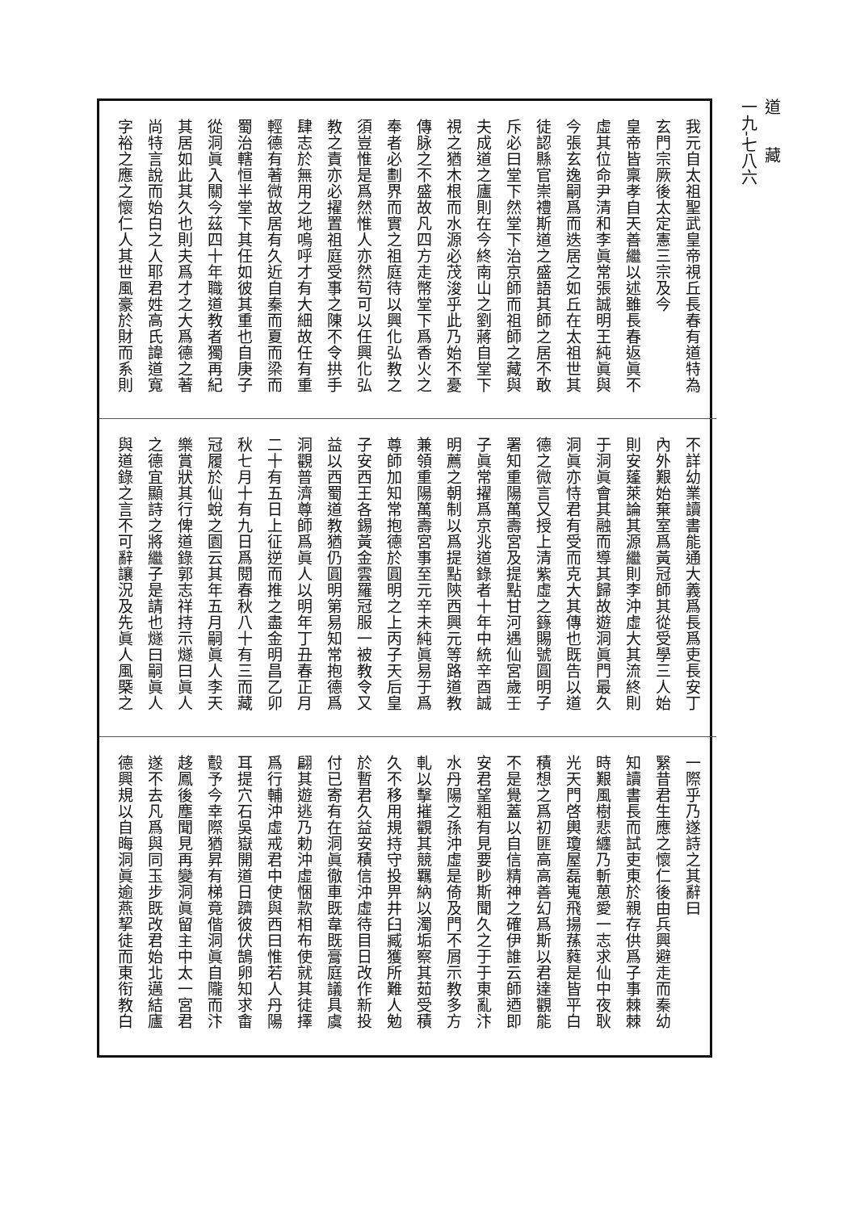我元自太祖聖武皇帝視丘長春有道特為
玄門宗厥後太定憲三宗及今
皇帝皆稟孝自天善繼以述雖長春返眞不
虛其位命尹清和李眞常張誠明王純眞與
今張玄逸嗣爲而迭居之如丘在太祖世其
徒認縣官崇禮斯道之盛語其師之居不敢
斥必曰堂下然堂下治京師而祖師之藏與
夫成道之廬則在今終南山之劉蔣自堂下
視之猶木根而水源必茂浚乎此乃始不憂
傳脉之不盛故凡四方走幣堂下爲香火之
奉者必劃界而實之祖庭待以興化弘教之
須豈惟是爲然惟人亦然苟可以任興化弘
教之責亦必擢置祖庭受事之陳不令拱手
肆志於無用之地嗚呼才有大細故任有重
輕德有著微故居有久近自秦而夏而梁而
蜀治轄恒半堂下其任如彼其重也自庚子
從洞眞入關今茲四十年職道教者獨再紀
其居如此其久也則夫爲才之大爲德之著
尚特言說而始白之人耶君姓高氏諱道寬
字裕之應之懷仁人其世風豪於財而系則
不詳幼業讀書能通大義爲長爲吏長安丁
內外艱始棄室爲黃冠師其從受學三人始
則安蓬萊論其源繼則李沖虛大其流終則
于洞眞會其融而導其歸故遊洞眞門最久
洞眞亦恃君有受而克大其傳也既告以道
德之微言又授上清紫虛之籙賜號圓明子
署知重陽萬壽宮及提點甘河遇仙宮歲壬
子眞常擢爲京兆道錄者十年中統辛酉誠
明薦之朝制以爲提點陝西興元等路道教
兼領重陽萬壽宮事至元辛未純眞易于爲
尊師加知常抱德於圓明之上丙子天后皇
子安西王各錫黃金雲羅冠服一被教令又
益以西蜀道教猶仍圓明第易知常抱德爲
洞觀普濟尊師爲眞人以明年丁丑春正月
二十有五日上征逆而推之盡金明昌乙卯
秋七月十有九日爲閱春秋八十有三而藏
冠履於仙蛻之園云其年五月嗣眞人李天
樂賞狀其行俾道錄郭志祥持示燧曰眞人
之德宜顯詩之將繼子是請也燧曰嗣眞人
與道錄之言不可辭讓況及先眞人風槩之
一際乎乃遂詩之其辭曰
繄昔君生應之懷仁後由兵興避走而秦幼
知讀書長而試吏東於親存供爲子事棘棘
時艱風樹悲纏乃斬葸愛一志求仙中夜耿
光天門啓輿瓊屋磊嵬飛揚蓀蕤是皆平白
積想之爲初匪高高善幻爲斯以君達觀能
不是覺蓋以自信精神之確伊誰云師迺即
安君望粗有見要眇斯聞久之于于東亂汴
水丹陽之孫沖虛是倚及門不屑示教多方
軋以擊摧觀其競羈納以濁垢察其茹受積
久不移用規持守投畀井臼臧獲所難人勉
於暫君久益安積信沖虛待目日改作新投
付已寄有在洞眞徹車既韋既膏庭議具虞
翩其遊逃乃勅沖虛悃款相布使就其徒擇
爲行輔沖虛戒君中使與西曰惟若人丹陽
耳提穴石吳嶽開道日躋彼伏鵠卵知求畬
鷇予今幸際猶昇有梯竟偕洞眞自隴而汴
趍鳳後塵聞見再變洞眞留主中太一宮君
遂不去凡爲與同玉步既改君始北邁結廬
德興規以自晦洞眞逾燕挈徒而東衔教白
道藏
一九-七八六